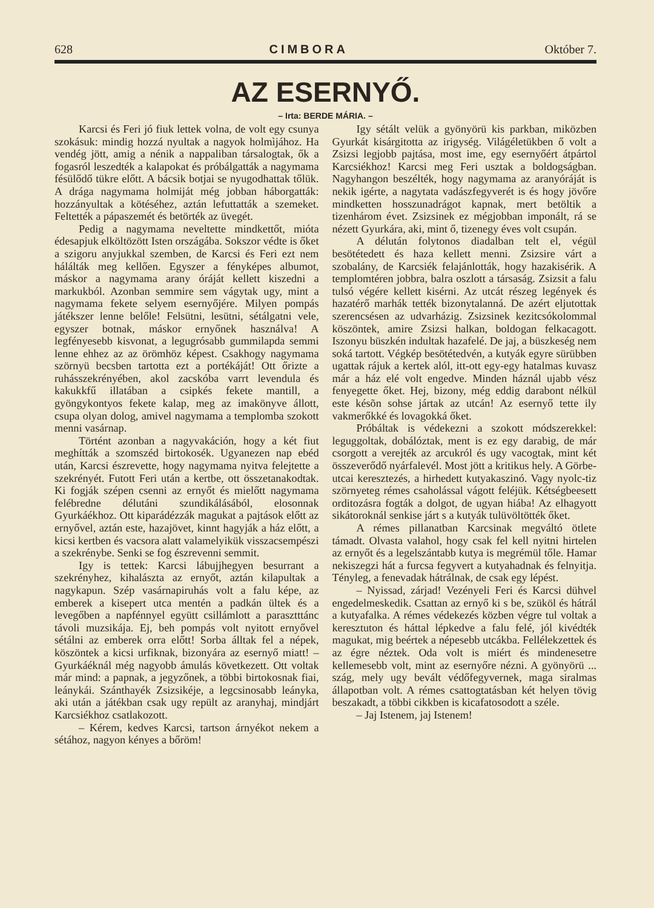628 CIMBORA Október 7.
AZ ESERNYŐ.
– Irta: BERDE MÁRIA. –
Karcsi és Feri jó fiuk lettek volna, de volt egy csunya szokásuk: mindig hozzá nyultak a nagyok holmìjához. Ha vendég jött, amig a nénik a nappaliban társalogtak, ők a fogasról leszedték a kalapokat és próbálgatták a nagymama fésülődő tükre előtt. A bácsik botjai se nyugodhattak tőlük. A drága nagymama holmiját még jobban háborgatták: hozzányultak a kötéséhez, aztán lefuttatták a szemeket. Feltették a pápaszemét és betörték az üvegét.
Pedig a nagymama neveltette mindkettőt, mióta édesapjuk elköltözött Isten országába. Sokszor védte is őket a szigoru anyjukkal szemben, de Karcsi és Feri ezt nem hálálták meg kellően. Egyszer a fényképes albumot, máskor a nagymama arany óráját kellett kiszedni a markukból. Azonban semmire sem vágytak ugy, mint a nagymama fekete selyem esernyőjére. Milyen pompás játékszer lenne belőle! Felsütni, lesütni, sétálgatni vele, egyszer botnak, máskor ernyőnek használva! A legfényesebb kisvonat, a legugrósabb gummilapda semmi lenne ehhez az az örömhöz képest. Csakhogy nagymama szörnyü becsben tartotta ezt a portékáját! Ott őrizte a ruhásszekrényében, akol zacskóba varrt levendula és kakukkfű illatában a csipkés fekete mantill, a gyöngykontyos fekete kalap, meg az imakönyve állott, csupa olyan dolog, amivel nagymama a templomba szokott menni vasárnap.
Történt azonban a nagyvakáción, hogy a két fiut meghítták a szomszéd birtokosék. Ugyanezen nap ebéd után, Karcsi észrevette, hogy nagymama nyitva felejtette a szekrényét. Futott Feri után a kertbe, ott összetanakodtak. Ki fogják szépen csenni az ernyőt és mielőtt nagymama felébredne délutáni szundikálásából, elosonnak Gyurkáékhoz. Ott kiparádézzák magukat a pajtások előtt az ernyővel, aztán este, hazajövet, kinnt hagyják a ház előtt, a kicsi kertben és vacsora alatt valamelyikük visszacsempészi a szekrénybe. Senki se fog észrevenni semmit.
Igy is tettek: Karcsi lábujjhegyen besurrant a szekrényhez, kihalászta az ernyőt, aztán kilapultak a nagykapun. Szép vasárnapiruhás volt a falu képe, az emberek a kisepert utca mentén a padkán ültek és a levegőben a napfénnyel együtt csillámlott a parasztttánc távoli muzsikája. Ej, beh pompás volt nyitott ernyővel sétálni az emberek orra előtt! Sorba álltak fel a népek, köszöntek a kicsi urfiknak, bizonyára az esernyő miatt! – Gyurkáéknál még nagyobb ámulás következett. Ott voltak már mind: a papnak, a jegyzőnek, a többi birtokosnak fiai, leánykái. Szánthayék Zsizsikéje, a legcsinosabb leányka, aki után a játékban csak ugy repült az aranyhaj, mindjárt Karcsiékhoz csatlakozott.
– Kérem, kedves Karcsi, tartson árnyékot nekem a sétához, nagyon kényes a bőröm!
Igy sétált velük a gyönyörü kis parkban, miközben Gyurkát kisárgitotta az irigység. Világéletükben ő volt a Zsizsi legjobb pajtása, most ime, egy esernyőért átpártol Karcsiékhoz! Karcsi meg Feri usztak a boldogságban. Nagyhangon beszélték, hogy nagymama az aranyóráját is nekik igérte, a nagytata vadászfegyverét is és hogy jövőre mindketten hosszunadrágot kapnak, mert betöltik a tizenhárom évet. Zsizsinek ez mégjobban imponált, rá se nézett Gyurkára, aki, mint ő, tizenegy éves volt csupán.
A délután folytonos diadalban telt el, végül besötétedett és haza kellett menni. Zsizsire várt a szobalány, de Karcsiék felajánlották, hogy hazakisérik. A templomtéren jobbra, balra oszlott a társaság. Zsizsit a falu tulsó végére kellett kisérni. Az utcát részeg legények és hazatérő marhák tették bizonytalanná. De azért eljutottak szerencsésen az udvarházig. Zsizsinek kezitcsókolommal köszöntek, amire Zsizsi halkan, boldogan felkacagott. Iszonyu büszkén indultak hazafelé. De jaj, a büszkeség nem soká tartott. Végkép besötétedvén, a kutyák egyre sürübben ugattak rájuk a kertek alól, itt-ott egy-egy hatalmas kuvasz már a ház elé volt engedve. Minden háznál ujabb vész fenyegette őket. Hej, bizony, még eddig darabont nélkül este késõn sohse jártak az utcán! Az esernyő tette ily vakmerőkké és lovagokká őket.
Próbáltak is védekezni a szokott módszerekkel: leguggoltak, dobálóztak, ment is ez egy darabig, de már csorgott a verejték az arcukról és ugy vacogtak, mint két összeverődő nyárfalevél. Most jött a kritikus hely. A Görbe-utcai keresztezés, a hirhedett kutyakaszinó. Vagy nyolc-tiz szörnyeteg rémes csaholással vágott feléjük. Kétségbeesett orditozásra fogták a dolgot, de ugyan hiába! Az elhagyott sikátoroknál senkise járt s a kutyák tulüvöltötték őket.
A rémes pillanatban Karcsinak megváltó ötlete támadt. Olvasta valahol, hogy csak fel kell nyitni hirtelen az ernyőt és a legelszántabb kutya is megrémül tőle. Hamar nekiszegzi hát a furcsa fegyvert a kutyahadnak és felnyitja. Tényleg, a fenevadak hátrálnak, de csak egy lépést.
– Nyissad, zárjad! Vezényeli Feri és Karcsi dühvel engedelmeskedik. Csattan az ernyő ki s be, szüköl és hátrál a kutyafalka. A rémes védekezés közben végre tul voltak a keresztuton és háttal lépkedve a falu felé, jól kivédték magukat, mig beértek a népesebb utcákba. Fellélekzettek és az égre néztek. Oda volt is miért és mindenesetre kellemesebb volt, mint az esernyőre nézni. A gyönyörü ... szág, mely ugy bevált védőfegyvernek, maga siralmas állapotban volt. A rémes csattogtatásban két helyen tövig beszakadt, a többi cikkben is kicafatosodott a széle.
– Jaj Istenem, jaj Istenem!